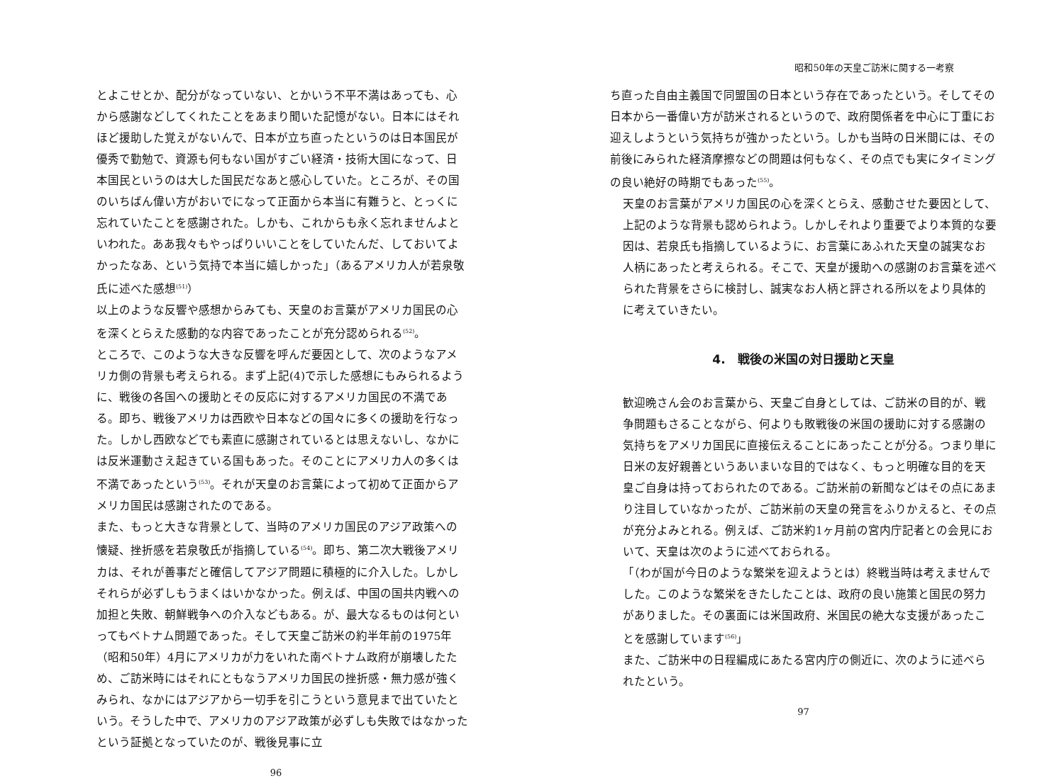とよこせとか、配分がなっていない、とかいう不平不満はあっても、心から感謝などしてくれたことをあまり聞いた記憶がない。日本にはそれほど援助した覚えがないんで、日本が立ち直ったというのは日本国民が優秀で勤勉で、資源も何もない国がすごい経済・技術大国になって、日本国民というのは大した国民だなあと感心していた。ところが、その国のいちばん偉い方がおいでになって正面から本当に有難うと、とっくに忘れていたことを感謝された。しかも、これからも永く忘れませんよといわれた。ああ我々もやっぱりいいことをしていたんだ、しておいてよかったなあ、という気持で本当に嬉しかった」（あるアメリカ人が若泉敬氏に述べた感想<sup>(51)</sup>）
以上のような反響や感想からみても、天皇のお言葉がアメリカ国民の心を深くとらえた感動的な内容であったことが充分認められる<sup>(52)</sup>。
ところで、このような大きな反響を呼んだ要因として、次のようなアメリカ側の背景も考えられる。まず上記(4)で示した感想にもみられるように、戦後の各国への援助とその反応に対するアメリカ国民の不満である。即ち、戦後アメリカは西欧や日本などの国々に多くの援助を行なった。しかし西欧などでも素直に感謝されているとは思えないし、なかには反米運動さえ起きている国もあった。そのことにアメリカ人の多くは不満であったという<sup>(53)</sup>。それが天皇のお言葉によって初めて正面からアメリカ国民は感謝されたのである。
また、もっと大きな背景として、当時のアメリカ国民のアジア政策への懐疑、挫折感を若泉敬氏が指摘している<sup>(54)</sup>。即ち、第二次大戦後アメリカは、それが善事だと確信してアジア問題に積極的に介入した。しかしそれらが必ずしもうまくはいかなかった。例えば、中国の国共内戦への加担と失敗、朝鮮戦争への介入などもある。が、最大なるものは何といってもベトナム問題であった。そして天皇ご訪米の約半年前の1975年（昭和50年）4月にアメリカが力をいれた南ベトナム政府が崩壊したため、ご訪米時にはそれにともなうアメリカ国民の挫折感・無力感が強くみられ、なかにはアジアから一切手を引こうという意見まで出ていたという。そうした中で、アメリカのアジア政策が必ずしも失敗ではなかったという証拠となっていたのが、戦後見事に立
96
昭和50年の天皇ご訪米に関する一考察
ち直った自由主義国で同盟国の日本という存在であったという。そしてその日本から一番偉い方が訪米されるというので、政府関係者を中心に丁重にお迎えしようという気持ちが強かったという。しかも当時の日米間には、その前後にみられた経済摩擦などの問題は何もなく、その点でも実にタイミングの良い絶好の時期でもあった<sup>(55)</sup>。
天皇のお言葉がアメリカ国民の心を深くとらえ、感動させた要因として、上記のような背景も認められよう。しかしそれより重要でより本質的な要因は、若泉氏も指摘しているように、お言葉にあふれた天皇の誠実なお人柄にあったと考えられる。そこで、天皇が援助への感謝のお言葉を述べられた背景をさらに検討し、誠実なお人柄と評される所以をより具体的に考えていきたい。
4.　戦後の米国の対日援助と天皇
歓迎晩さん会のお言葉から、天皇ご自身としては、ご訪米の目的が、戦争問題もさることながら、何よりも敗戦後の米国の援助に対する感謝の気持ちをアメリカ国民に直接伝えることにあったことが分る。つまり単に日米の友好親善というあいまいな目的ではなく、もっと明確な目的を天皇ご自身は持っておられたのである。ご訪米前の新聞などはその点にあまり注目していなかったが、ご訪米前の天皇の発言をふりかえると、その点が充分よみとれる。例えば、ご訪米約1ヶ月前の宮内庁記者との会見において、天皇は次のように述べておられる。
「（わが国が今日のような繁栄を迎えようとは）終戦当時は考えませんでした。このような繁栄をきたしたことは、政府の良い施策と国民の努力がありました。その裏面には米国政府、米国民の絶大な支援があったことを感謝しています<sup>(56)</sup>」
また、ご訪米中の日程編成にあたる宮内庁の側近に、次のように述べられたという。
97